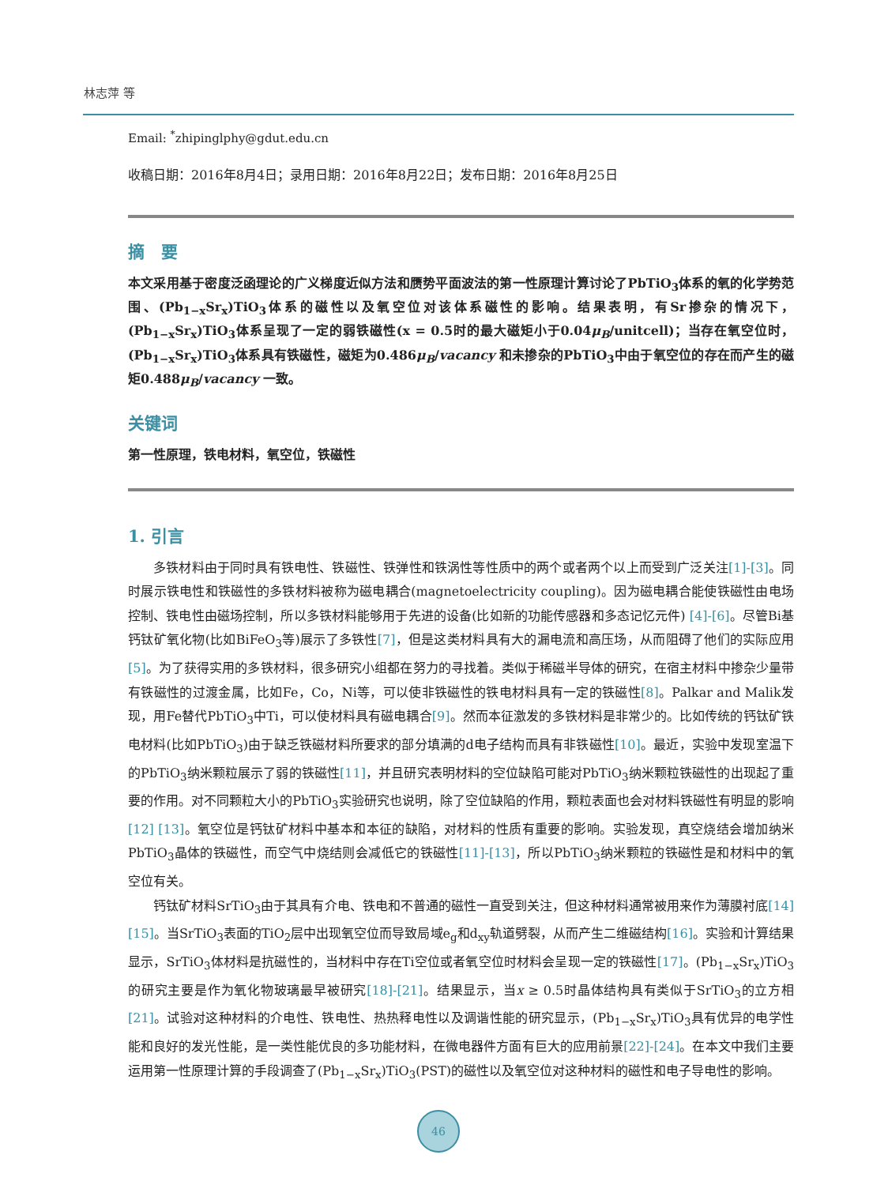林志萍 等
Email: <sup>*</sup>zhipinglphy@gdut.edu.cn
收稿日期：2016年8月4日；录用日期：2016年8月22日；发布日期：2016年8月25日
摘　要
本文采用基于密度泛函理论的广义梯度近似方法和赝势平面波法的第一性原理计算讨论了PbTiO<sub>3</sub>体系的氧的化学势范围、(Pb<sub>1−x</sub>Sr<sub>x</sub>)TiO<sub>3</sub>体系的磁性以及氧空位对该体系磁性的影响。结果表明，有Sr掺杂的情况下，(Pb<sub>1−x</sub>Sr<sub>x</sub>)TiO<sub>3</sub>体系呈现了一定的弱铁磁性(x = 0.5时的最大磁矩小于0.04μ<sub>B</sub>/unitcell)；当存在氧空位时，(Pb<sub>1−x</sub>Sr<sub>x</sub>)TiO<sub>3</sub>体系具有铁磁性，磁矩为0.486μ<sub>B</sub>/vacancy 和未掺杂的PbTiO<sub>3</sub>中由于氧空位的存在而产生的磁矩0.488μ<sub>B</sub>/vacancy 一致。
关键词
第一性原理，铁电材料，氧空位，铁磁性
1. 引言
多铁材料由于同时具有铁电性、铁磁性、铁弹性和铁涡性等性质中的两个或者两个以上而受到广泛关注[1]-[3]。同时展示铁电性和铁磁性的多铁材料被称为磁电耦合(magnetoelectricity coupling)。因为磁电耦合能使铁磁性由电场控制、铁电性由磁场控制，所以多铁材料能够用于先进的设备(比如新的功能传感器和多态记忆元件) [4]-[6]。尽管Bi基钙钛矿氧化物(比如BiFeO<sub>3</sub>等)展示了多铁性[7]，但是这类材料具有大的漏电流和高压场，从而阻碍了他们的实际应用[5]。为了获得实用的多铁材料，很多研究小组都在努力的寻找着。类似于稀磁半导体的研究，在宿主材料中掺杂少量带有铁磁性的过渡金属，比如Fe，Co，Ni等，可以使非铁磁性的铁电材料具有一定的铁磁性[8]。Palkar and Malik发现，用Fe替代PbTiO<sub>3</sub>中Ti，可以使材料具有磁电耦合[9]。然而本征激发的多铁材料是非常少的。比如传统的钙钛矿铁电材料(比如PbTiO<sub>3</sub>)由于缺乏铁磁材料所要求的部分填满的d电子结构而具有非铁磁性[10]。最近，实验中发现室温下的PbTiO<sub>3</sub>纳米颗粒展示了弱的铁磁性[11]，并且研究表明材料的空位缺陷可能对PbTiO<sub>3</sub>纳米颗粒铁磁性的出现起了重要的作用。对不同颗粒大小的PbTiO<sub>3</sub>实验研究也说明，除了空位缺陷的作用，颗粒表面也会对材料铁磁性有明显的影响[12] [13]。氧空位是钙钛矿材料中基本和本征的缺陷，对材料的性质有重要的影响。实验发现，真空烧结会增加纳米PbTiO<sub>3</sub>晶体的铁磁性，而空气中烧结则会减低它的铁磁性[11]-[13]，所以PbTiO<sub>3</sub>纳米颗粒的铁磁性是和材料中的氧空位有关。
钙钛矿材料SrTiO<sub>3</sub>由于其具有介电、铁电和不普通的磁性一直受到关注，但这种材料通常被用来作为薄膜衬底[14] [15]。当SrTiO<sub>3</sub>表面的TiO<sub>2</sub>层中出现氧空位而导致局域e<sub>g</sub>和d<sub>xy</sub>轨道劈裂，从而产生二维磁结构[16]。实验和计算结果显示，SrTiO<sub>3</sub>体材料是抗磁性的，当材料中存在Ti空位或者氧空位时材料会呈现一定的铁磁性[17]。(Pb<sub>1−x</sub>Sr<sub>x</sub>)TiO<sub>3</sub>的研究主要是作为氧化物玻璃最早被研究[18]-[21]。结果显示，当x ≥ 0.5时晶体结构具有类似于SrTiO<sub>3</sub>的立方相[21]。试验对这种材料的介电性、铁电性、热热释电性以及调谐性能的研究显示，(Pb<sub>1−x</sub>Sr<sub>x</sub>)TiO<sub>3</sub>具有优异的电学性能和良好的发光性能，是一类性能优良的多功能材料，在微电器件方面有巨大的应用前景[22]-[24]。在本文中我们主要运用第一性原理计算的手段调查了(Pb<sub>1−x</sub>Sr<sub>x</sub>)TiO<sub>3</sub>(PST)的磁性以及氧空位对这种材料的磁性和电子导电性的影响。
46